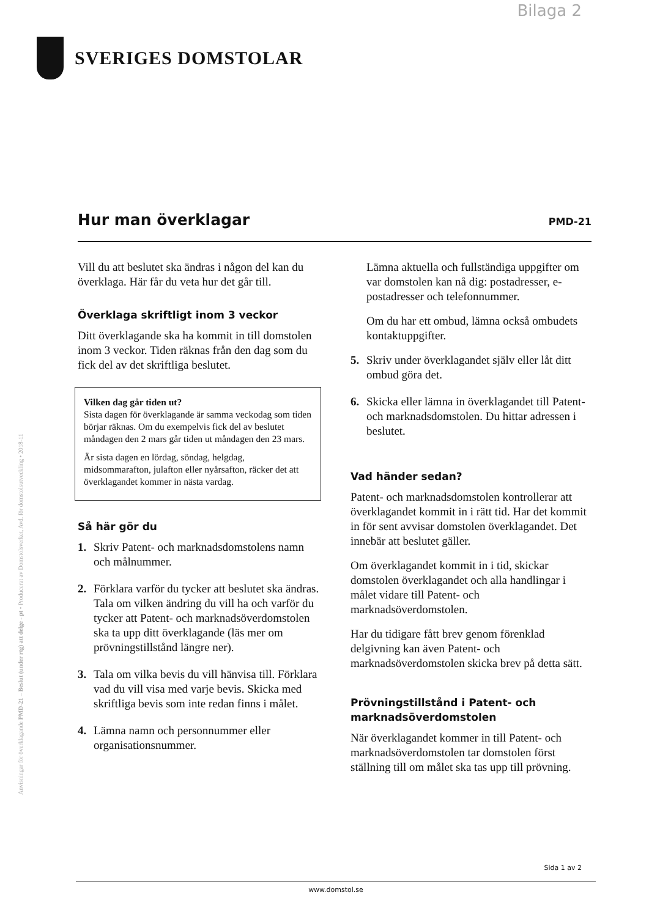Bilaga 2
SVERIGES DOMSTOLAR
Anvisningar för överklagande PMD-21 – Beslut (under rtg) att delge - pt • Producerat av Domstolsverket, Avd. för domstolsutveckling • 2018-11
Hur man överklagar
PMD-21
Vill du att beslutet ska ändras i någon del kan du överklaga. Här får du veta hur det går till.
Överklaga skriftligt inom 3 veckor
Ditt överklagande ska ha kommit in till domstolen inom 3 veckor. Tiden räknas från den dag som du fick del av det skriftliga beslutet.
Vilken dag går tiden ut?
Sista dagen för överklagande är samma veckodag som tiden börjar räknas. Om du exempelvis fick del av beslutet måndagen den 2 mars går tiden ut måndagen den 23 mars.
Är sista dagen en lördag, söndag, helgdag, midsommarafton, julafton eller nyårsafton, räcker det att överklagandet kommer in nästa vardag.
Så här gör du
1. Skriv Patent- och marknadsdomstolens namn och målnummer.
2. Förklara varför du tycker att beslutet ska ändras. Tala om vilken ändring du vill ha och varför du tycker att Patent- och marknadsöverdomstolen ska ta upp ditt överklagande (läs mer om prövningstillstånd längre ner).
3. Tala om vilka bevis du vill hänvisa till. Förklara vad du vill visa med varje bevis. Skicka med skriftliga bevis som inte redan finns i målet.
4. Lämna namn och personnummer eller organisationsnummer.
Lämna aktuella och fullständiga uppgifter om var domstolen kan nå dig: postadresser, e-postadresser och telefonnummer.
Om du har ett ombud, lämna också ombudets kontaktuppgifter.
5. Skriv under överklagandet själv eller låt ditt ombud göra det.
6. Skicka eller lämna in överklagandet till Patent- och marknadsdomstolen. Du hittar adressen i beslutet.
Vad händer sedan?
Patent- och marknadsdomstolen kontrollerar att överklagandet kommit in i rätt tid. Har det kommit in för sent avvisar domstolen överklagandet. Det innebär att beslutet gäller.
Om överklagandet kommit in i tid, skickar domstolen överklagandet och alla handlingar i målet vidare till Patent- och marknadsöverdomstolen.
Har du tidigare fått brev genom förenklad delgivning kan även Patent- och marknadsöverdomstolen skicka brev på detta sätt.
Prövningstillstånd i Patent- och marknadsöverdomstolen
När överklagandet kommer in till Patent- och marknadsöverdomstolen tar domstolen först ställning till om målet ska tas upp till prövning.
Sida 1 av 2
www.domstol.se